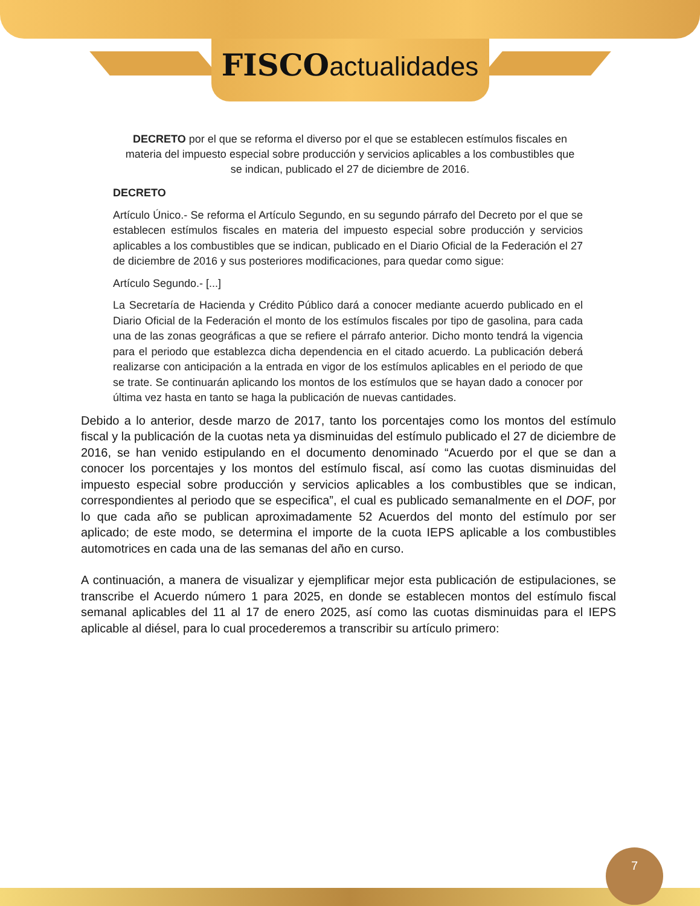FISCO actualidades
DECRETO por el que se reforma el diverso por el que se establecen estímulos fiscales en materia del impuesto especial sobre producción y servicios aplicables a los combustibles que se indican, publicado el 27 de diciembre de 2016.
DECRETO
Artículo Único.- Se reforma el Artículo Segundo, en su segundo párrafo del Decreto por el que se establecen estímulos fiscales en materia del impuesto especial sobre producción y servicios aplicables a los combustibles que se indican, publicado en el Diario Oficial de la Federación el 27 de diciembre de 2016 y sus posteriores modificaciones, para quedar como sigue:
Artículo Segundo.- [...]
La Secretaría de Hacienda y Crédito Público dará a conocer mediante acuerdo publicado en el Diario Oficial de la Federación el monto de los estímulos fiscales por tipo de gasolina, para cada una de las zonas geográficas a que se refiere el párrafo anterior. Dicho monto tendrá la vigencia para el periodo que establezca dicha dependencia en el citado acuerdo. La publicación deberá realizarse con anticipación a la entrada en vigor de los estímulos aplicables en el periodo de que se trate. Se continuarán aplicando los montos de los estímulos que se hayan dado a conocer por última vez hasta en tanto se haga la publicación de nuevas cantidades.
Debido a lo anterior, desde marzo de 2017, tanto los porcentajes como los montos del estímulo fiscal y la publicación de la cuotas neta ya disminuidas del estímulo publicado el 27 de diciembre de 2016, se han venido estipulando en el documento denominado “Acuerdo por el que se dan a conocer los porcentajes y los montos del estímulo fiscal, así como las cuotas disminuidas del impuesto especial sobre producción y servicios aplicables a los combustibles que se indican, correspondientes al periodo que se especifica”, el cual es publicado semanalmente en el DOF, por lo que cada año se publican aproximadamente 52 Acuerdos del monto del estímulo por ser aplicado; de este modo, se determina el importe de la cuota IEPS aplicable a los combustibles automotrices en cada una de las semanas del año en curso.
A continuación, a manera de visualizar y ejemplificar mejor esta publicación de estipulaciones, se transcribe el Acuerdo número 1 para 2025, en donde se establecen montos del estímulo fiscal semanal aplicables del 11 al 17 de enero 2025, así como las cuotas disminuidas para el IEPS aplicable al diésel, para lo cual procederemos a transcribir su artículo primero:
7